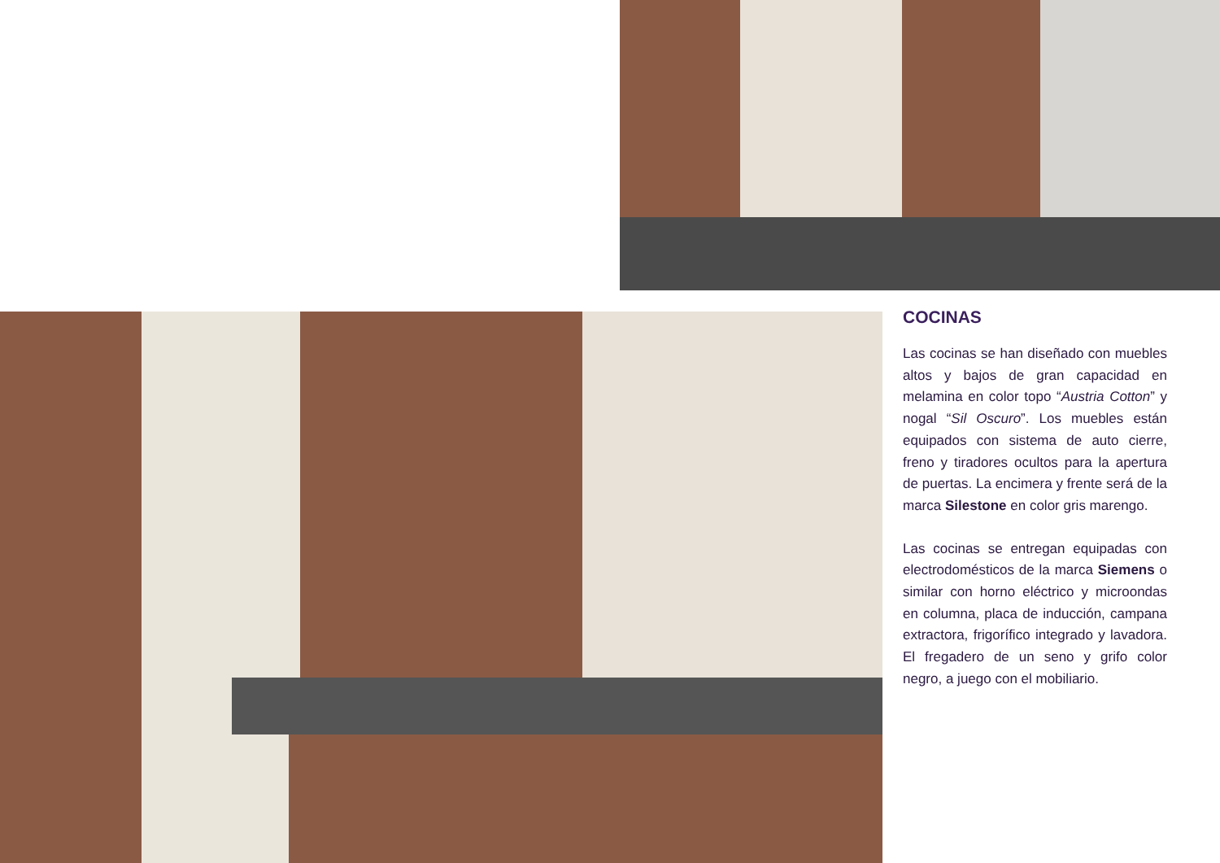COCINAS
Las cocinas se han diseñado con muebles altos y bajos de gran capacidad en melamina en color topo “Austria Cotton” y nogal “Sil Oscuro”. Los muebles están equipados con sistema de auto cierre, freno y tiradores ocultos para la apertura de puertas. La encimera y frente será de la marca Silestone en color gris marengo.
Las cocinas se entregan equipadas con electrodomésticos de la marca Siemens o similar con horno eléctrico y microondas en columna, placa de inducción, campana extractora, frigorífico integrado y lavadora. El fregadero de un seno y grifo color negro, a juego con el mobiliario.